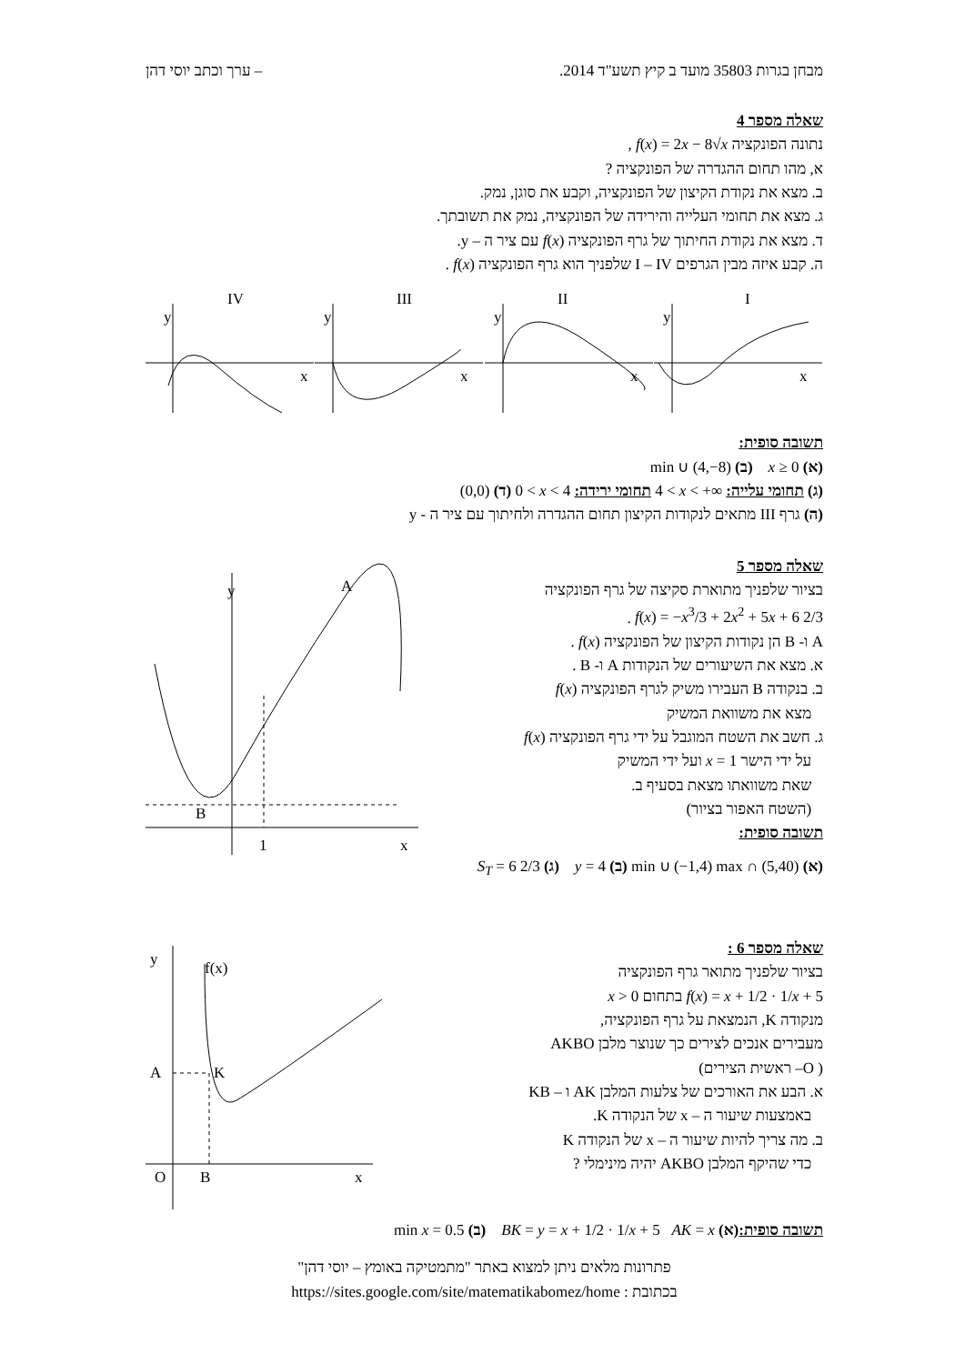מבחן בגרות 35803 מועד ב קיץ תשע"ד 2014. – ערך וכתב יוסי דהן
שאלה מספר 4
נתונה הפונקציה f(x) = 2x − 8√x ,
א, מהו תחום ההגדרה של הפונקציה ?
ב. מצא את נקודת הקיצון של הפונקציה, וקבע את סוגן, נמק.
ג. מצא את תחומי העלייה והירידה של הפונקציה, נמק את תשובתך.
ד. מצא את נקודת החיתוך של גרף הפונקציה f(x) עם ציר ה – y.
ה. קבע איזה מבין הגרפים I – IV שלפניך הוא גרף הפונקציה f(x) .
IV
y
x
III
y
x
II
y
x
I
y
x
תשובה סופית:
(א) x ≥ 0 (ב) min ∪ (4,−8)
(ג) תחומי עלייה: 4 < x < +∞ תחומי ירידה: 0 < x < 4 (ד) (0,0)
(ה) גרף III מתאים לנקודות הקיצון תחום ההגדרה ולחיתוך עם ציר ה - y
שאלה מספר 5
בציור שלפניך מתוארת סקיצה של גרף הפונקציה
f(x) = −x<sup>3</sup>/3 + 2x<sup>2</sup> + 5x + 6 2/3 .
A ו- B הן נקודות הקיצון של הפונקציה f(x) .
א. מצא את השיעורים של הנקודות A ו- B .
ב. בנקודה B העבירו משיק לגרף הפונקציה f(x)
מצא את משוואת המשיק
ג. חשב את השטח המוגבל על ידי גרף הפונקציה f(x)
על ידי הישר x = 1 ועל ידי המשיק
שאת משוואתו מצאת בסעיף ב.
(השטח האפור בציור)
תשובה סופית:
y
x
A
B
1
(א) min ∪ (−1,4) max ∩ (5,40) (ב) y = 4 (ג) S<sub>T</sub> = 6 2/3
שאלה מספר 6 :
בציור שלפניך מתואר גרף הפונקציה
f(x) = x + 1/2 · 1/x + 5 בתחום x > 0
מנקודה K, הנמצאת על גרף הפונקציה,
מעבירים אנכים לצירים כך שנוצר מלבן AKBO
( O– ראשית הצירים)
א. הבע את האורכים של צלעות המלבן AK ו – KB
באמצעות שיעור ה – x של הנקודה K.
ב. מה צריך להיות שיעור ה – x של הנקודה K
כדי שהיקף המלבן AKBO יהיה מינימלי ?
y
x
f(x)
O
B
A
K
תשובה סופית:(א) BK = y = x + 1/2 · 1/x + 5 AK = x (ב) min x = 0.5
פתרונות מלאים ניתן למצוא באתר "מתמטיקה באומץ – יוסי דהן"
בכתובת : https://sites.google.com/site/matematikabomez/home